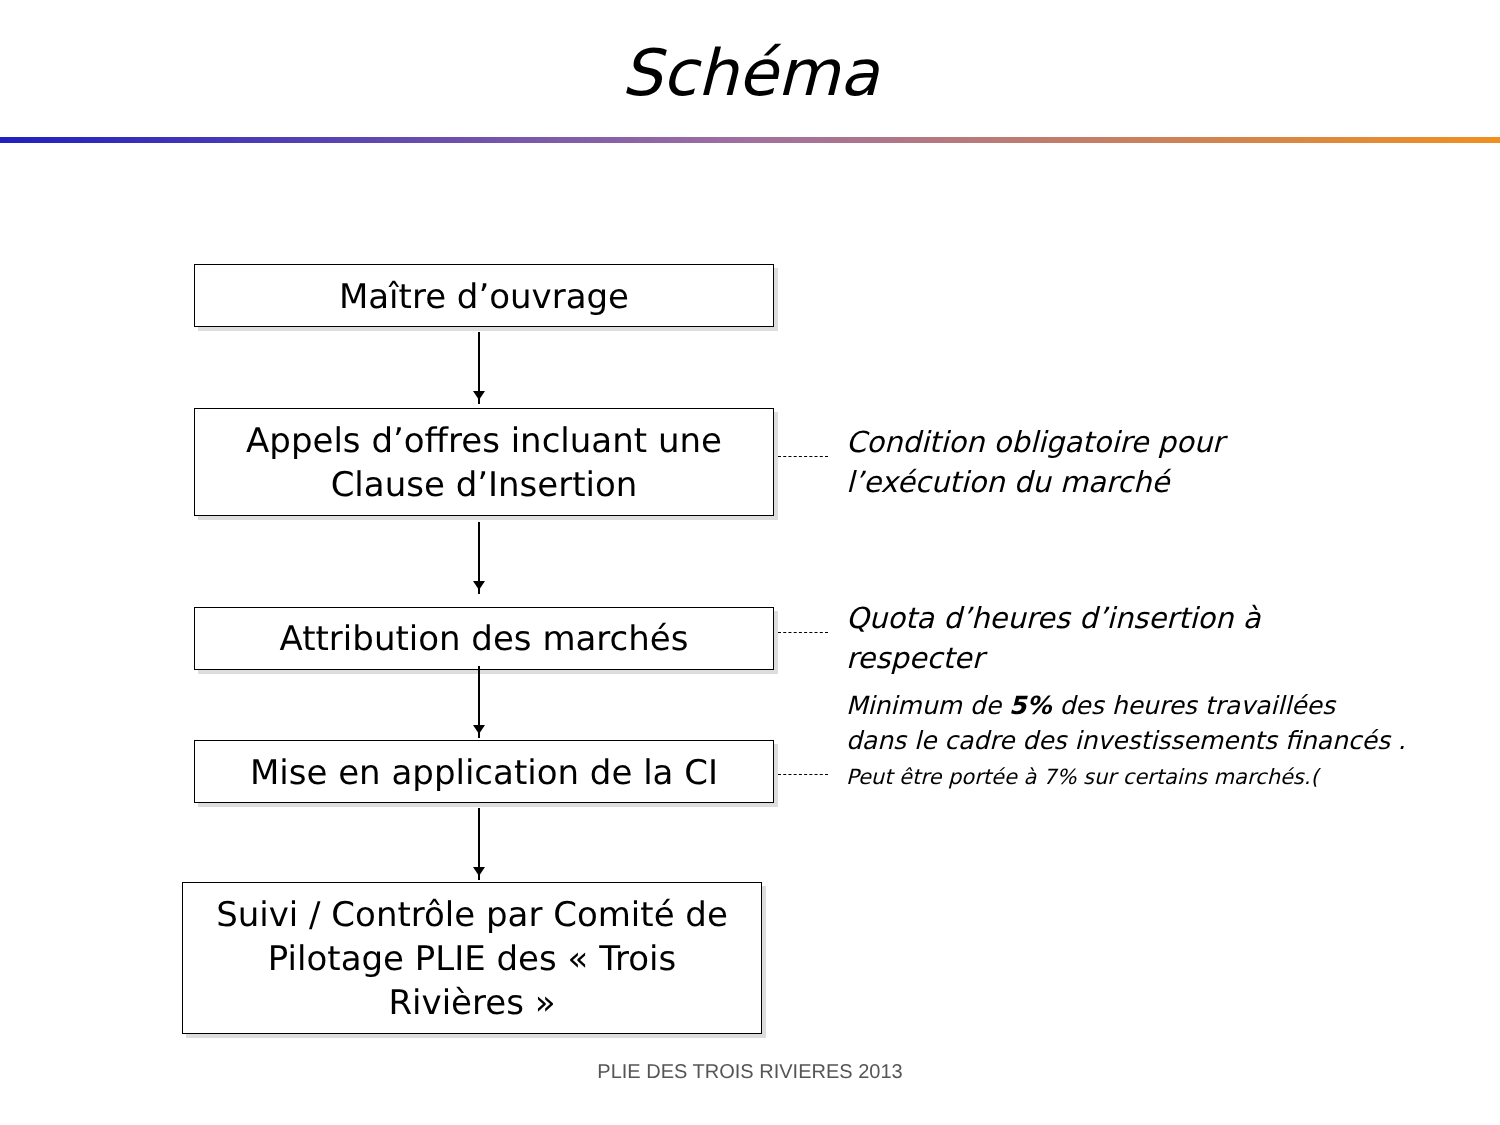Schéma
Maître d’ouvrage
Appels d’offres incluant une
Clause d’Insertion
Condition obligatoire pour
l’exécution du marché
Attribution des marchés
Quota d’heures d’insertion à
respecter
Mise en application de la CI
Minimum de 5% des heures travaillées
dans le cadre des investissements financés .
Peut être portée à 7% sur certains marchés.(
Suivi / Contrôle par Comité de
Pilotage PLIE des « Trois
Rivières »
PLIE DES TROIS RIVIERES 2013